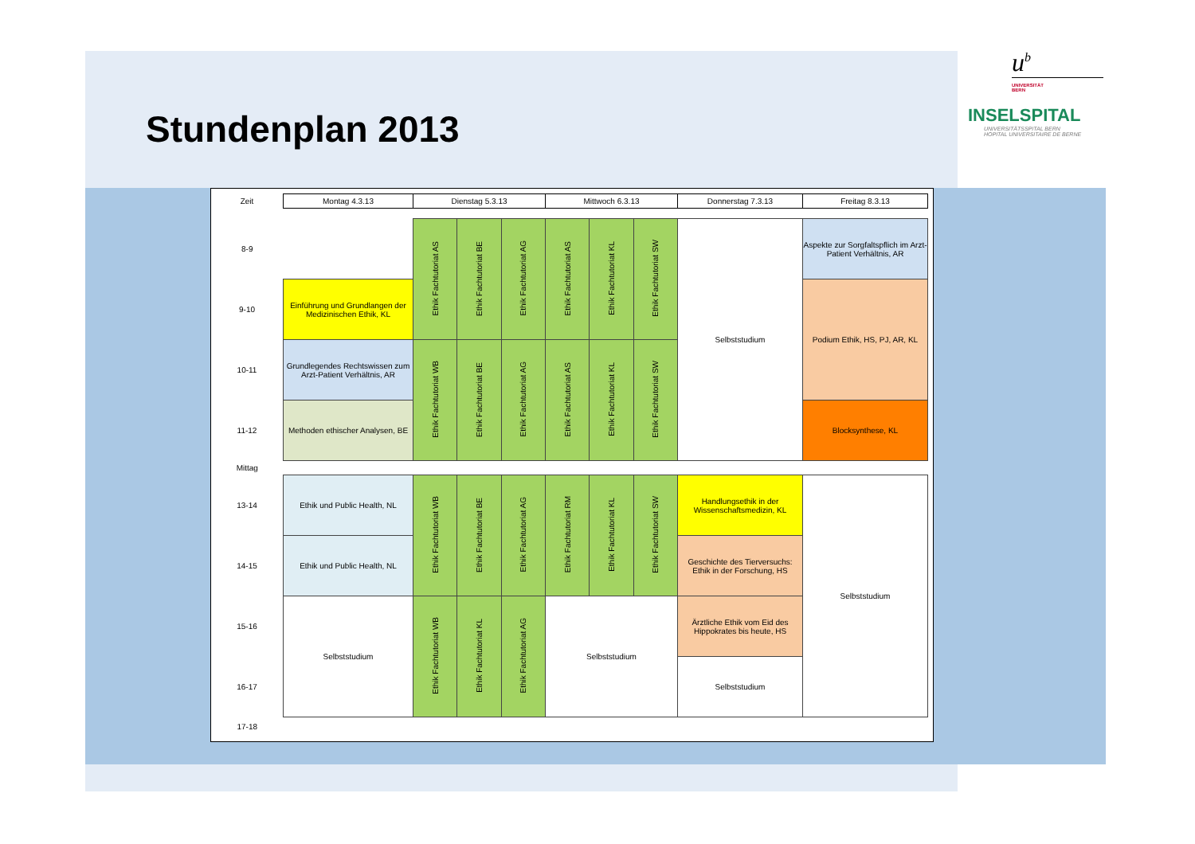Stundenplan 2013
u<sup>b</sup>
UNIVERSITÄT
BERN
INSELSPITAL
UNIVERSITÄTSSPITAL BERN
HOPITAL UNIVERSITAIRE DE BERNE
| Zeit | Montag 4.3.13 | Dienstag 5.3.13 | | | Mittwoch 6.3.13 | | | Donnerstag 7.3.13 | Freitag 8.3.13 |
| --- | --- | --- | --- | --- | --- | --- | --- | --- | --- |
| 8-9 | | Ethik Fachtutoriat AS | Ethik Fachtutoriat BE | Ethik Fachtutoriat AG | Ethik Fachtutoriat AS | Ethik Fachtutoriat KL | Ethik Fachtutoriat SW | Selbststudium | Aspekte zur Sorgfaltspflich im Arzt-Patient Verhältnis, AR |
| 9-10 | Einführung und Grundlangen der Medizinischen Ethik, KL | | | | | | | | Podium Ethik, HS, PJ, AR, KL |
| 10-11 | Grundlegendes Rechtswissen zum Arzt-Patient Verhältnis, AR | Ethik Fachtutoriat WB | Ethik Fachtutoriat BE | Ethik Fachtutoriat AG | Ethik Fachtutoriat AS | Ethik Fachtutoriat KL | Ethik Fachtutoriat SW | | |
| 11-12 | Methoden ethischer Analysen, BE | | | | | | | | Blocksynthese, KL |
| Mittag | | | | | | | | | |
| 13-14 | Ethik und Public Health, NL | Ethik Fachtutoriat WB | Ethik Fachtutoriat BE | Ethik Fachtutoriat AG | Ethik Fachtutoriat RM | Ethik Fachtutoriat KL | Ethik Fachtutoriat SW | Handlungsethik in der Wissenschaftsmedizin, KL | Selbststudium |
| 14-15 | Ethik und Public Health, NL | | | | | | | Geschichte des Tierversuchs: Ethik in der Forschung, HS | |
| 15-16 | Selbststudium | Ethik Fachtutoriat WB | Ethik Fachtutoriat KL | Ethik Fachtutoriat AG | Selbststudium | | | Ärztliche Ethik vom Eid des Hippokrates bis heute, HS | |
| 16-17 | | | | | | | | Selbststudium | |
| 17-18 | | | | | | | | | |